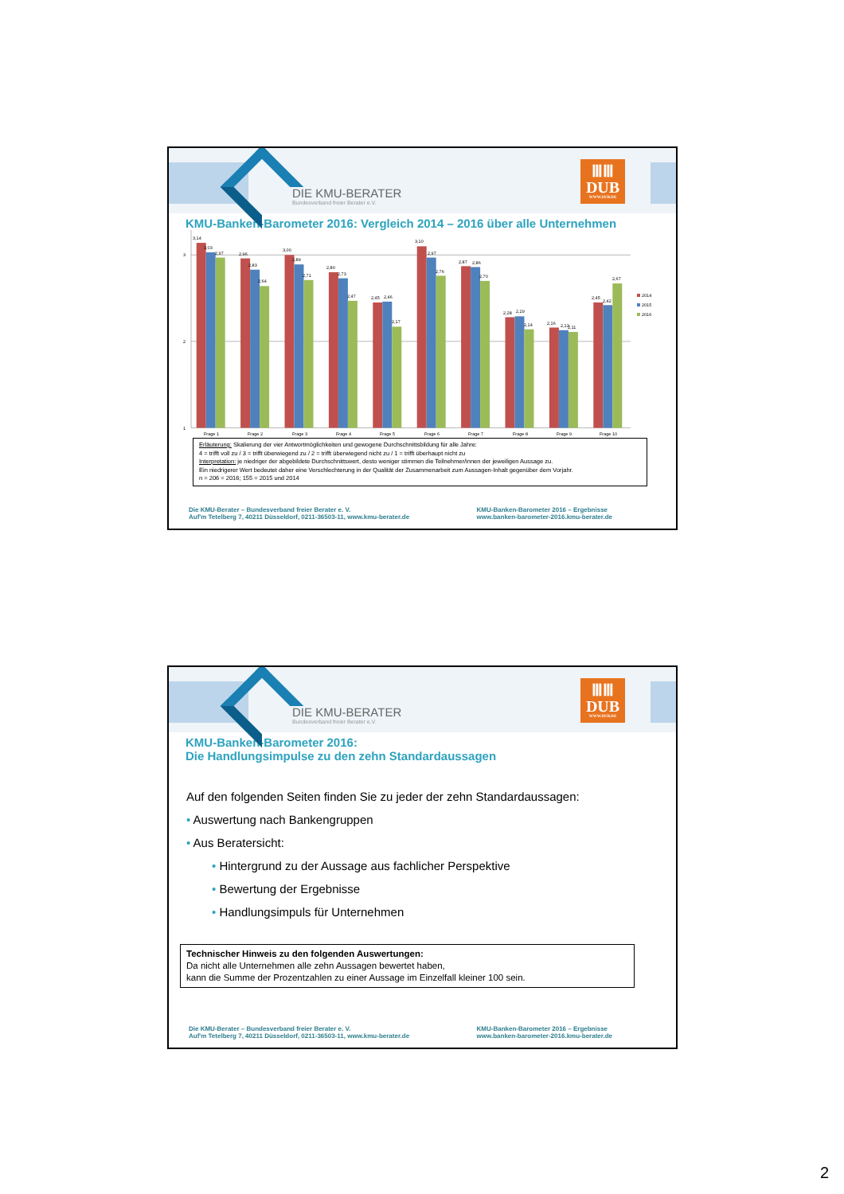DIE KMU-BERATER
Bundesverband freier Berater e.V.
ⅢⅢ
DUB
WWW.DUB.DE
KMU-Banken-Barometer 2016: Vergleich 2014 – 2016 über alle Unternehmen
3
2
1
3,14
3,03
2,97
2,96
2,83
2,64
3,00
2,89
2,71
2,80
2,73
2,47
2,45
2,46
2,17
3,10
2,97
2,76
2,87
2,86
2,70
2,28
2,29
2,14
2,16
2,13
2,11
2,45
2,42
2,67
2014
2015
2016
Frage 1
Frage 2
Frage 3
Frage 4
Frage 5
Frage 6
Frage 7
Frage 8
Frage 9
Frage 10
Erläuterung: Skalierung der vier Antwortmöglichkeiten und gewogene Durchschnittsbildung für alle Jahre:
4 = trifft voll zu / 3 = trifft überwiegend zu / 2 = trifft überwiegend nicht zu / 1 = trifft überhaupt nicht zu
Interpretation: je niedriger der abgebildete Durchschnittswert, desto weniger stimmen die Teilnehmer/innen der jeweiligen Aussage zu.
Ein niedrigerer Wert bedeutet daher eine Verschlechterung in der Qualität der Zusammenarbeit zum Aussagen-Inhalt gegenüber dem Vorjahr.
n = 206 = 2016; 155 = 2015 und 2014
Die KMU-Berater – Bundesverband freier Berater e. V.
Auf'm Tetelberg 7, 40211 Düsseldorf, 0211-36503-11, www.kmu-berater.de
KMU-Banken-Barometer 2016 – Ergebnisse
www.banken-barometer-2016.kmu-berater.de
DIE KMU-BERATER
Bundesverband freier Berater e.V.
ⅢⅢ
DUB
WWW.DUB.DE
KMU-Banken-Barometer 2016:
Die Handlungsimpulse zu den zehn Standardaussagen
Auf den folgenden Seiten finden Sie zu jeder der zehn Standardaussagen:
• Auswertung nach Bankengruppen
• Aus Beratersicht:
• Hintergrund zu der Aussage aus fachlicher Perspektive
• Bewertung der Ergebnisse
• Handlungsimpuls für Unternehmen
Technischer Hinweis zu den folgenden Auswertungen:
Da nicht alle Unternehmen alle zehn Aussagen bewertet haben,
kann die Summe der Prozentzahlen zu einer Aussage im Einzelfall kleiner 100 sein.
Die KMU-Berater – Bundesverband freier Berater e. V.
Auf'm Tetelberg 7, 40211 Düsseldorf, 0211-36503-11, www.kmu-berater.de
KMU-Banken-Barometer 2016 – Ergebnisse
www.banken-barometer-2016.kmu-berater.de
2